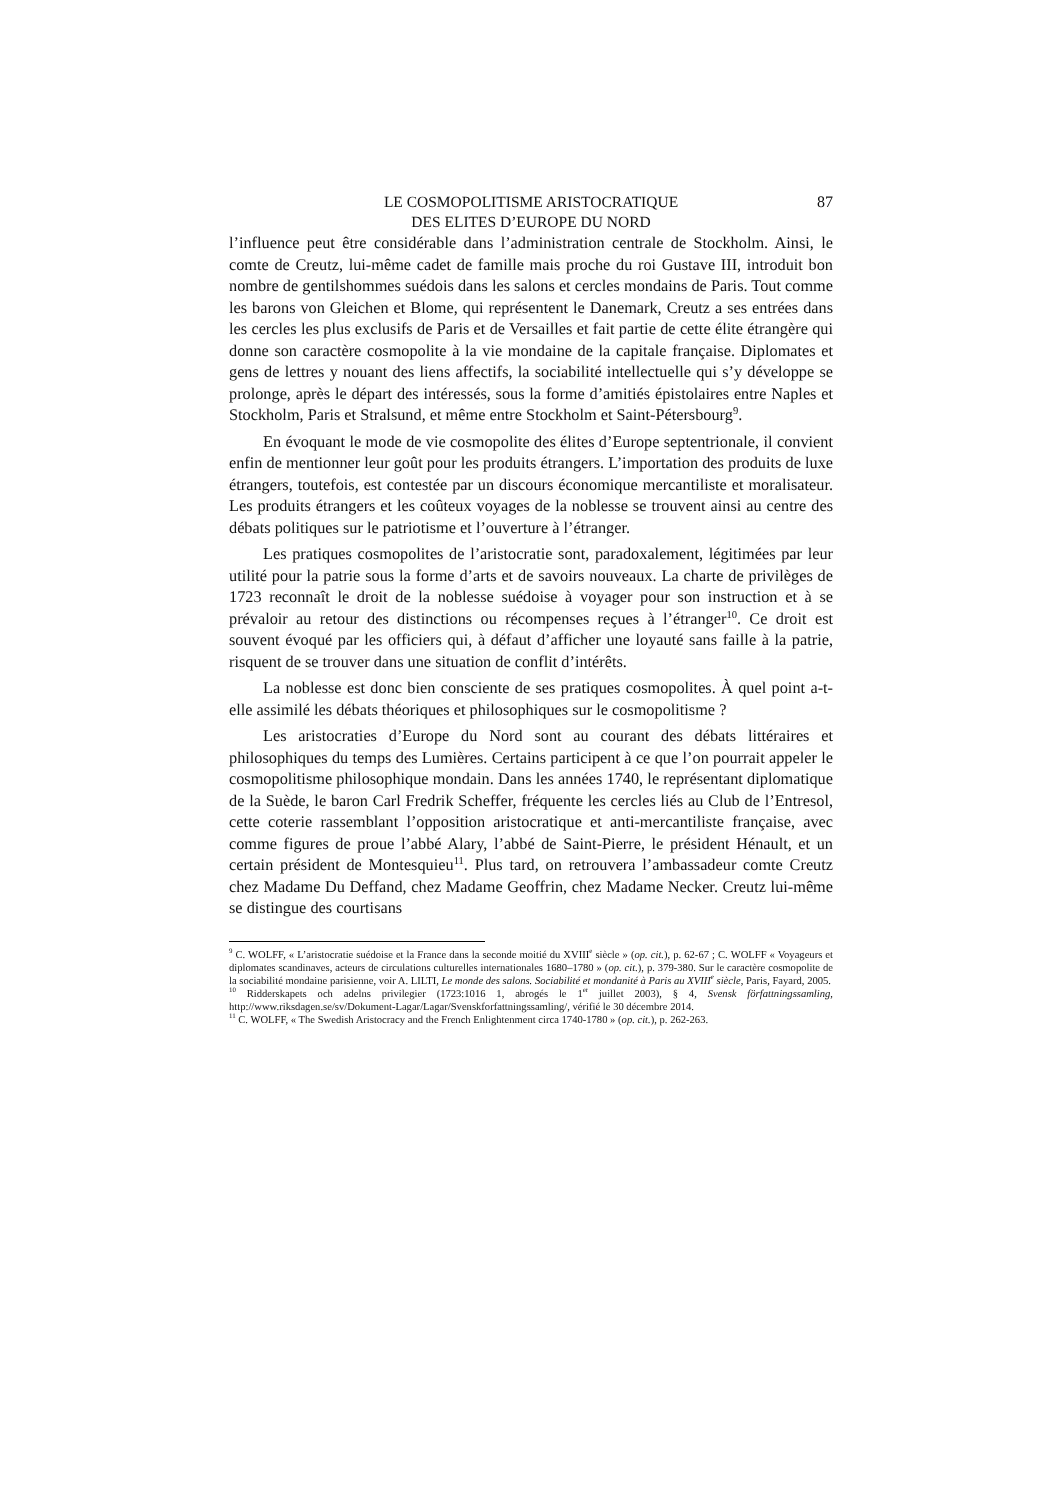87 LE COSMOPOLITISME ARISTOCRATIQUE
DES ELITES D’EUROPE DU NORD
l’influence peut être considérable dans l’administration centrale de Stockholm. Ainsi, le comte de Creutz, lui-même cadet de famille mais proche du roi Gustave III, introduit bon nombre de gentilshommes suédois dans les salons et cercles mondains de Paris. Tout comme les barons von Gleichen et Blome, qui représentent le Danemark, Creutz a ses entrées dans les cercles les plus exclusifs de Paris et de Versailles et fait partie de cette élite étrangère qui donne son caractère cosmopolite à la vie mondaine de la capitale française. Diplomates et gens de lettres y nouant des liens affectifs, la sociabilité intellectuelle qui s’y développe se prolonge, après le départ des intéressés, sous la forme d’amitiés épistolaires entre Naples et Stockholm, Paris et Stralsund, et même entre Stockholm et Saint-Pétersbourg<sup>9</sup>.
En évoquant le mode de vie cosmopolite des élites d’Europe septentrionale, il convient enfin de mentionner leur goût pour les produits étrangers. L’importation des produits de luxe étrangers, toutefois, est contestée par un discours économique mercantiliste et moralisateur. Les produits étrangers et les coûteux voyages de la noblesse se trouvent ainsi au centre des débats politiques sur le patriotisme et l’ouverture à l’étranger.
Les pratiques cosmopolites de l’aristocratie sont, paradoxalement, légitimées par leur utilité pour la patrie sous la forme d’arts et de savoirs nouveaux. La charte de privilèges de 1723 reconnaît le droit de la noblesse suédoise à voyager pour son instruction et à se prévaloir au retour des distinctions ou récompenses reçues à l’étranger<sup>10</sup>. Ce droit est souvent évoqué par les officiers qui, à défaut d’afficher une loyauté sans faille à la patrie, risquent de se trouver dans une situation de conflit d’intérêts.
La noblesse est donc bien consciente de ses pratiques cosmopolites. À quel point a-t-elle assimilé les débats théoriques et philosophiques sur le cosmopolitisme ?
Les aristocraties d’Europe du Nord sont au courant des débats littéraires et philosophiques du temps des Lumières. Certains participent à ce que l’on pourrait appeler le cosmopolitisme philosophique mondain. Dans les années 1740, le représentant diplomatique de la Suède, le baron Carl Fredrik Scheffer, fréquente les cercles liés au Club de l’Entresol, cette coterie rassemblant l’opposition aristocratique et anti-mercantiliste française, avec comme figures de proue l’abbé Alary, l’abbé de Saint-Pierre, le président Hénault, et un certain président de Montesquieu<sup>11</sup>. Plus tard, on retrouvera l’ambassadeur comte Creutz chez Madame Du Deffand, chez Madame Geoffrin, chez Madame Necker. Creutz lui-même se distingue des courtisans
<sup>9</sup> C. WOLFF, « L’aristocratie suédoise et la France dans la seconde moitié du XVIII<sup>e</sup> siècle » (op. cit.), p. 62-67 ; C. WOLFF « Voyageurs et diplomates scandinaves, acteurs de circulations culturelles internationales 1680–1780 » (op. cit.), p. 379-380. Sur le caractère cosmopolite de la sociabilité mondaine parisienne, voir A. LILTI, Le monde des salons. Sociabilité et mondanité à Paris au XVIII<sup>e</sup> siècle, Paris, Fayard, 2005.
<sup>10</sup> Ridderskapets och adelns privilegier (1723:1016 1, abrogés le 1<sup>er</sup> juillet 2003), § 4, Svensk författningssamling, http://www.riksdagen.se/sv/Dokument-Lagar/Lagar/Svenskforfattningssamling/, vérifié le 30 décembre 2014.
<sup>11</sup> C. WOLFF, « The Swedish Aristocracy and the French Enlightenment circa 1740-1780 » (op. cit.), p. 262-263.